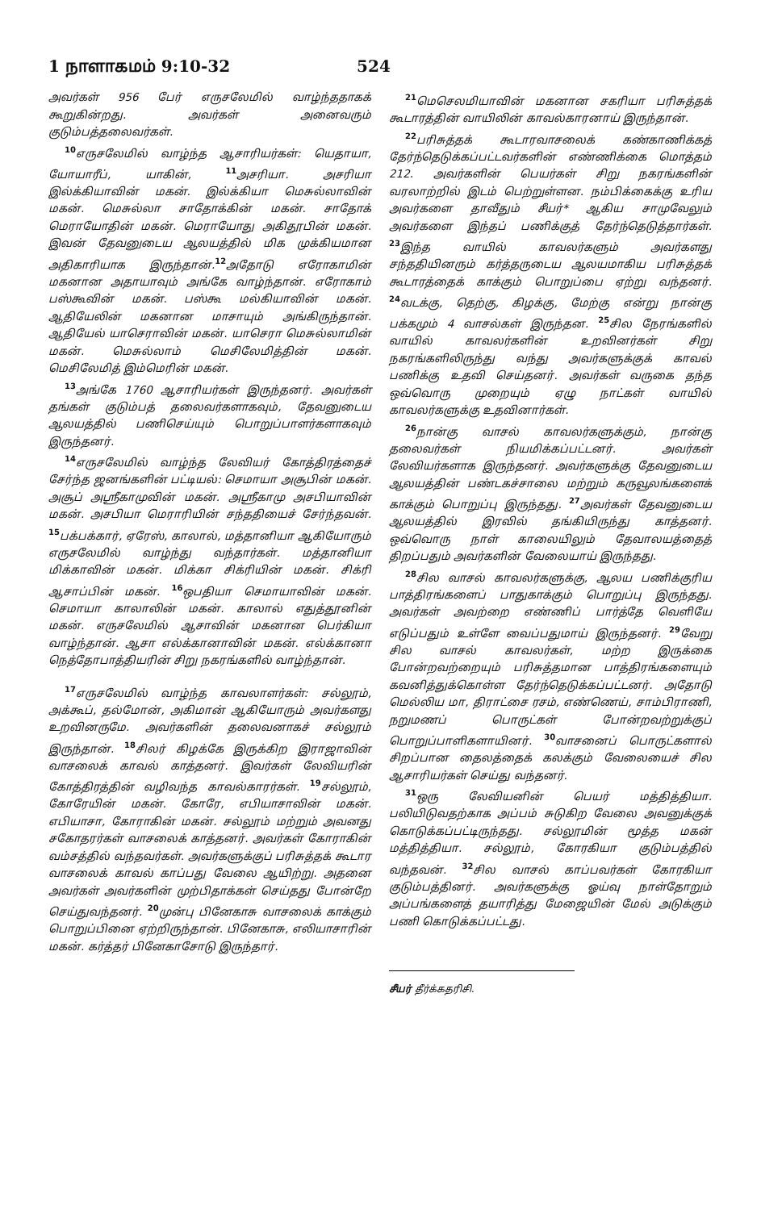1 நாளாகமம் 9:10-32 524
அவர்கள் 956 பேர் எருசலேமில் வாழ்ந்ததாகக் கூறுகின்றது. அவர்கள் அனைவரும் குடும்பத்தலைவர்கள்.
<sup>10</sup> எருசலேமில் வாழ்ந்த ஆசாரியர்கள்: யெதாயா, யோயாரீப், யாகின், <sup>11</sup>அசரியா. அசரியா இல்க்கியாவின் மகன். இல்க்கியா மெசுல்லாவின் மகன். மெசுல்லா சாதோக்கின் மகன். சாதோக் மெராயோதின் மகன். மெராயோது அகிதூபின் மகன். இவன் தேவனுடைய ஆலயத்தில் மிக முக்கியமான அதிகாரியாக இருந்தான்.<sup>12</sup>அதோடு எரோகாமின் மகனான அதாயாவும் அங்கே வாழ்ந்தான். எரோகாம் பஸ்கூவின் மகன். பஸ்கூ மல்கியாவின் மகன். ஆதியேலின் மகனான மாசாயும் அங்கிருந்தான். ஆதியேல் யாசெராவின் மகன். யாசெரா மெசுல்லாமின் மகன். மெசுல்லாம் மெசிலேமித்தின் மகன். மெசிலேமித் இம்மெரின் மகன்.
<sup>13</sup> அங்கே 1760 ஆசாரியர்கள் இருந்தனர். அவர்கள் தங்கள் குடும்பத் தலைவர்களாகவும், தேவனுடைய ஆலயத்தில் பணிசெய்யும் பொறுப்பாளர்களாகவும் இருந்தனர்.
<sup>14</sup> எருசலேமில் வாழ்ந்த லேவியர் கோத்திரத்தைச் சேர்ந்த ஜனங்களின் பட்டியல்: செமாயா அசூபின் மகன். அசூப் அஸ்ரீகாமுவின் மகன். அஸ்ரீகாமு அசபியாவின் மகன். அசபியா மெராரியின் சந்ததியைச் சேர்ந்தவன். <sup>15</sup>பக்பக்கார், ஏரேஸ், காலால், மத்தானியா ஆகியோரும் எருசலேமில் வாழ்ந்து வந்தார்கள். மத்தானியா மிக்காவின் மகன். மிக்கா சிக்ரியின் மகன். சிக்ரி ஆசாப்பின் மகன். <sup>16</sup>ஒபதியா செமாயாவின் மகன். செமாயா காலாலின் மகன். காலால் எதுத்தூனின் மகன். எருசலேமில் ஆசாவின் மகனான பெர்கியா வாழ்ந்தான். ஆசா எல்க்கானாவின் மகன். எல்க்கானா நெத்தோபாத்தியரின் சிறு நகரங்களில் வாழ்ந்தான்.
<sup>17</sup> எருசலேமில் வாழ்ந்த காவலாளர்கள்: சல்லூம், அக்கூப், தல்மோன், அகிமான் ஆகியோரும் அவர்களது உறவினருமே. அவர்களின் தலைவனாகச் சல்லூம் இருந்தான். <sup>18</sup>சிலர் கிழக்கே இருக்கிற இராஜாவின் வாசலைக் காவல் காத்தனர். இவர்கள் லேவியரின் கோத்திரத்தின் வழிவந்த காவல்காரர்கள். <sup>19</sup>சல்லூம், கோரேயின் மகன். கோரே, எபியாசாவின் மகன். எபியாசா, கோராகின் மகன். சல்லூம் மற்றும் அவனது சகோதரர்கள் வாசலைக் காத்தனர். அவர்கள் கோராகின் வம்சத்தில் வந்தவர்கள். அவர்களுக்குப் பரிசுத்தக் கூடார வாசலைக் காவல் காப்பது வேலை ஆயிற்று. அதனை அவர்கள் அவர்களின் முற்பிதாக்கள் செய்தது போன்றே செய்துவந்தனர். <sup>20</sup>முன்பு பினேகாசு வாசலைக் காக்கும் பொறுப்பினை ஏற்றிருந்தான். பினேகாசு, எலியாசாரின் மகன். கர்த்தர் பினேகாசோடு இருந்தார்.
<sup>21</sup> மெசெலமியாவின் மகனான சகரியா பரிசுத்தக் கூடாரத்தின் வாயிலின் காவல்காரனாய் இருந்தான்.
<sup>22</sup> பரிசுத்தக் கூடாரவாசலைக் கண்காணிக்கத் தேர்ந்தெடுக்கப்பட்டவர்களின் எண்ணிக்கை மொத்தம் 212. அவர்களின் பெயர்கள் சிறு நகரங்களின் வரலாற்றில் இடம் பெற்றுள்ளன. நம்பிக்கைக்கு உரிய அவர்களை தாவீதும் சீயர்* ஆகிய சாமுவேலும் அவர்களை இந்தப் பணிக்குத் தேர்ந்தெடுத்தார்கள். <sup>23</sup>இந்த வாயில் காவலர்களும் அவர்களது சந்ததியினரும் கர்த்தருடைய ஆலயமாகிய பரிசுத்தக் கூடாரத்தைக் காக்கும் பொறுப்பை ஏற்று வந்தனர். <sup>24</sup>வடக்கு, தெற்கு, கிழக்கு, மேற்கு என்று நான்கு பக்கமும் 4 வாசல்கள் இருந்தன. <sup>25</sup>சில நேரங்களில் வாயில் காவலர்களின் உறவினர்கள் சிறு நகரங்களிலிருந்து வந்து அவர்களுக்குக் காவல் பணிக்கு உதவி செய்தனர். அவர்கள் வருகை தந்த ஒவ்வொரு முறையும் ஏழு நாட்கள் வாயில் காவலர்களுக்கு உதவினார்கள்.
<sup>26</sup> நான்கு வாசல் காவலர்களுக்கும், நான்கு தலைவர்கள் நியமிக்கப்பட்டனர். அவர்கள் லேவியர்களாக இருந்தனர். அவர்களுக்கு தேவனுடைய ஆலயத்தின் பண்டகச்சாலை மற்றும் கருவூலங்களைக் காக்கும் பொறுப்பு இருந்தது. <sup>27</sup>அவர்கள் தேவனுடைய ஆலயத்தில் இரவில் தங்கியிருந்து காத்தனர். ஒவ்வொரு நாள் காலையிலும் தேவாலயத்தைத் திறப்பதும் அவர்களின் வேலையாய் இருந்தது.
<sup>28</sup> சில வாசல் காவலர்களுக்கு, ஆலய பணிக்குரிய பாத்திரங்களைப் பாதுகாக்கும் பொறுப்பு இருந்தது. அவர்கள் அவற்றை எண்ணிப் பார்த்தே வெளியே எடுப்பதும் உள்ளே வைப்பதுமாய் இருந்தனர். <sup>29</sup>வேறு சில வாசல் காவலர்கள், மற்ற இருக்கை போன்றவற்றையும் பரிசுத்தமான பாத்திரங்களையும் கவனித்துக்கொள்ள தேர்ந்தெடுக்கப்பட்டனர். அதோடு மெல்லிய மா, திராட்சை ரசம், எண்ணெய், சாம்பிராணி, நறுமணப் பொருட்கள் போன்றவற்றுக்குப் பொறுப்பாளிகளாயினர். <sup>30</sup>வாசனைப் பொருட்களால் சிறப்பான தைலத்தைக் கலக்கும் வேலையைச் சில ஆசாரியர்கள் செய்து வந்தனர்.
<sup>31</sup> ஒரு லேவியனின் பெயர் மத்தித்தியா. பலியிடுவதற்காக அப்பம் சுடுகிற வேலை அவனுக்குக் கொடுக்கப்பட்டிருந்தது. சல்லூமின் மூத்த மகன் மத்தித்தியா. சல்லூம், கோரகியா குடும்பத்தில் வந்தவன். <sup>32</sup>சில வாசல் காப்பவர்கள் கோரகியா குடும்பத்தினர். அவர்களுக்கு ஓய்வு நாள்தோறும் அப்பங்களைத் தயாரித்து மேஜையின் மேல் அடுக்கும் பணி கொடுக்கப்பட்டது.
சீயர் தீர்க்கதரிசி.